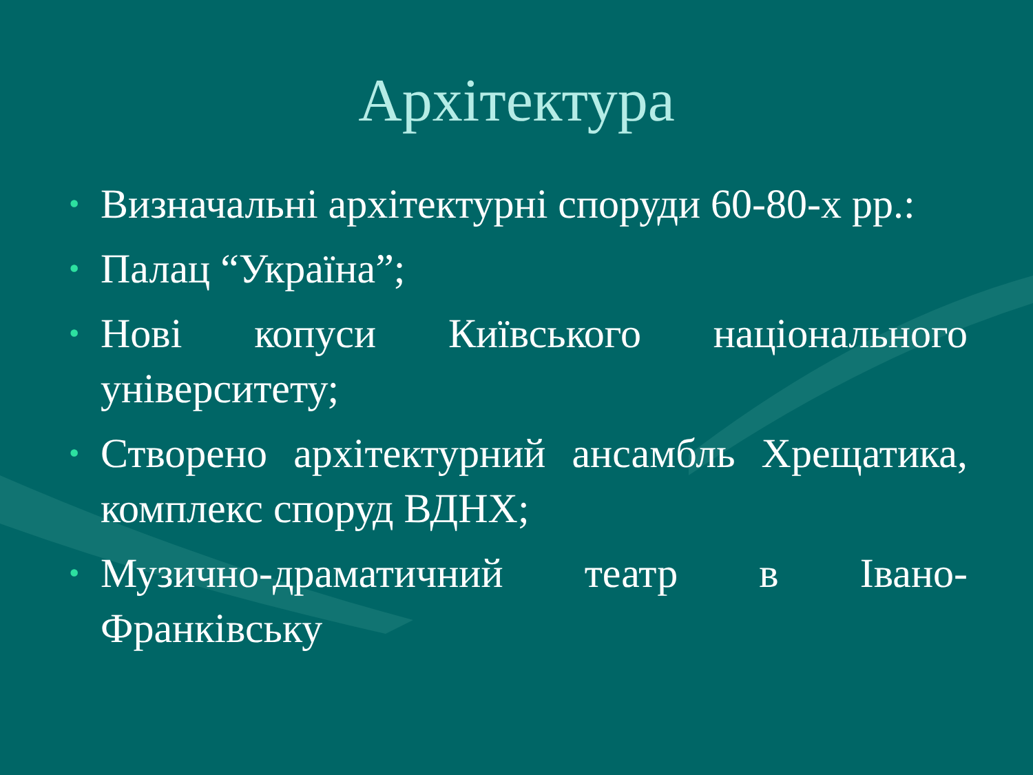Архітектура
• Визначальні архітектурні споруди 60-80-х рр.:
• Палац “Україна”;
• Нові копуси Київського національного університету;
• Створено архітектурний ансамбль Хрещатика, комплекс споруд ВДНХ;
• Музично-драматичний театр в Івано-Франківську